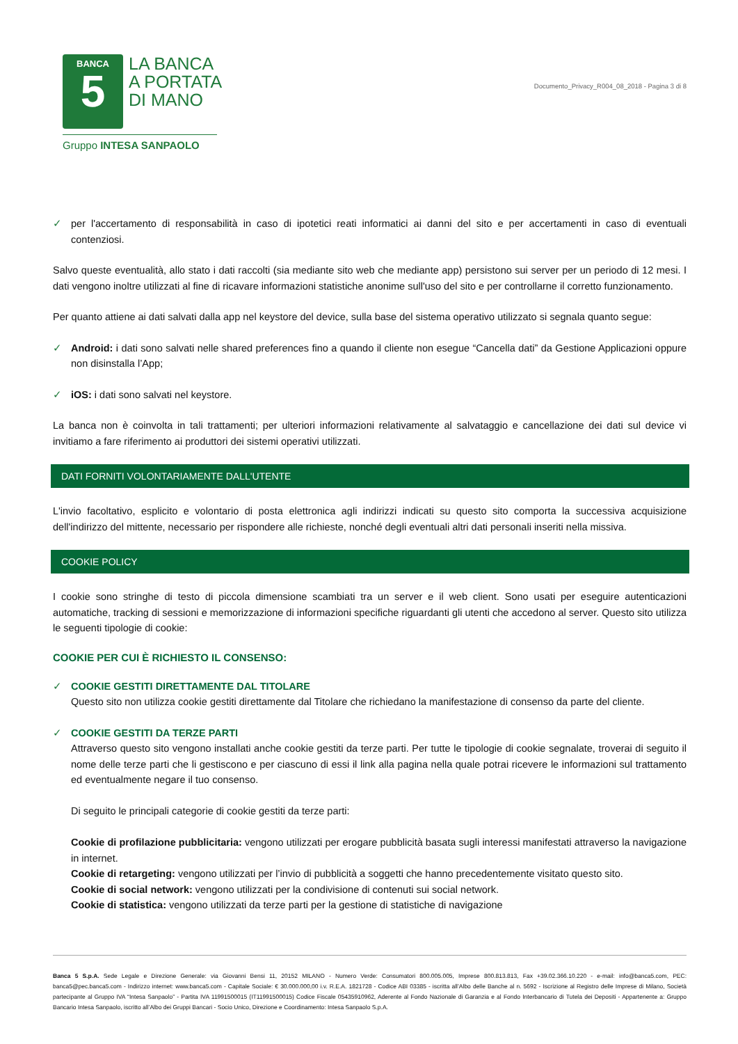BANCA
5
LA BANCA
A PORTATA
DI MANO
Gruppo INTESA SANPAOLO
Documento_Privacy_R004_08_2018 - Pagina 3 di 8
✓ per l'accertamento di responsabilità in caso di ipotetici reati informatici ai danni del sito e per accertamenti in caso di eventuali contenziosi.
Salvo queste eventualità, allo stato i dati raccolti (sia mediante sito web che mediante app) persistono sui server per un periodo di 12 mesi. I dati vengono inoltre utilizzati al fine di ricavare informazioni statistiche anonime sull'uso del sito e per controllarne il corretto funzionamento.
Per quanto attiene ai dati salvati dalla app nel keystore del device, sulla base del sistema operativo utilizzato si segnala quanto segue:
✓ Android: i dati sono salvati nelle shared preferences fino a quando il cliente non esegue “Cancella dati” da Gestione Applicazioni oppure non disinstalla l’App;
✓ iOS: i dati sono salvati nel keystore.
La banca non è coinvolta in tali trattamenti; per ulteriori informazioni relativamente al salvataggio e cancellazione dei dati sul device vi invitiamo a fare riferimento ai produttori dei sistemi operativi utilizzati.
DATI FORNITI VOLONTARIAMENTE DALL'UTENTE
L'invio facoltativo, esplicito e volontario di posta elettronica agli indirizzi indicati su questo sito comporta la successiva acquisizione dell'indirizzo del mittente, necessario per rispondere alle richieste, nonché degli eventuali altri dati personali inseriti nella missiva.
COOKIE POLICY
I cookie sono stringhe di testo di piccola dimensione scambiati tra un server e il web client. Sono usati per eseguire autenticazioni automatiche, tracking di sessioni e memorizzazione di informazioni specifiche riguardanti gli utenti che accedono al server. Questo sito utilizza le seguenti tipologie di cookie:
COOKIE PER CUI È RICHIESTO IL CONSENSO:
✓ COOKIE GESTITI DIRETTAMENTE DAL TITOLARE
Questo sito non utilizza cookie gestiti direttamente dal Titolare che richiedano la manifestazione di consenso da parte del cliente.
✓ COOKIE GESTITI DA TERZE PARTI
Attraverso questo sito vengono installati anche cookie gestiti da terze parti. Per tutte le tipologie di cookie segnalate, troverai di seguito il nome delle terze parti che li gestiscono e per ciascuno di essi il link alla pagina nella quale potrai ricevere le informazioni sul trattamento ed eventualmente negare il tuo consenso.
Di seguito le principali categorie di cookie gestiti da terze parti:
Cookie di profilazione pubblicitaria: vengono utilizzati per erogare pubblicità basata sugli interessi manifestati attraverso la navigazione in internet.
Cookie di retargeting: vengono utilizzati per l’invio di pubblicità a soggetti che hanno precedentemente visitato questo sito.
Cookie di social network: vengono utilizzati per la condivisione di contenuti sui social network.
Cookie di statistica: vengono utilizzati da terze parti per la gestione di statistiche di navigazione
Banca 5 S.p.A. Sede Legale e Direzione Generale: via Giovanni Bensi 11, 20152 MILANO - Numero Verde: Consumatori 800.005.005, Imprese 800.813.813, Fax +39.02.366.10.220 - e-mail: info@banca5.com, PEC: banca5@pec.banca5.com - Indirizzo internet: www.banca5.com - Capitale Sociale: € 30.000.000,00 i.v. R.E.A. 1821728 - Codice ABI 03385 - iscritta all’Albo delle Banche al n. 5692 - Iscrizione al Registro delle Imprese di Milano, Società partecipante al Gruppo IVA “Intesa Sanpaolo” - Partita IVA 11991500015 (IT11991500015) Codice Fiscale 05435910962, Aderente al Fondo Nazionale di Garanzia e al Fondo Interbancario di Tutela dei Depositi - Appartenente a: Gruppo Bancario Intesa Sanpaolo, iscritto all’Albo dei Gruppi Bancari - Socio Unico, Direzione e Coordinamento: Intesa Sanpaolo S.p.A.